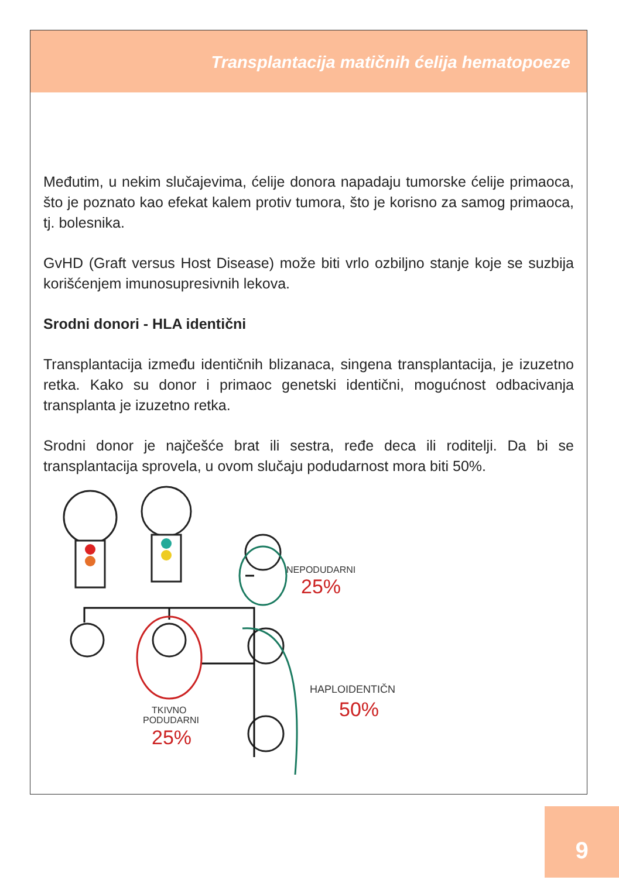Transplantacija matičnih ćelija hematopoeze
Međutim, u nekim slučajevima, ćelije donora napadaju tumorske ćelije primaoca, što je poznato kao efekat kalem protiv tumora, što je korisno za samog primaoca, tj. bolesnika.
GvHD (Graft versus Host Disease) može biti vrlo ozbiljno stanje koje se suzbija korišćenjem imunosupresivnih lekova.
Srodni donori - HLA identični
Transplantacija između identičnih blizanaca, singena transplantacija, je izuzetno retka. Kako su donor i primaoc genetski identični, mogućnost odbacivanja transplanta je izuzetno retka.
Srodni donor je najčešće brat ili sestra, ređe deca ili roditelji. Da bi se transplantacija sprovela, u ovom slučaju podudarnost mora biti 50%.
NEPODUDARNI
25%
HAPLOIDENTIČNI
50%
TKIVNO
PODUDARNI
25%
9